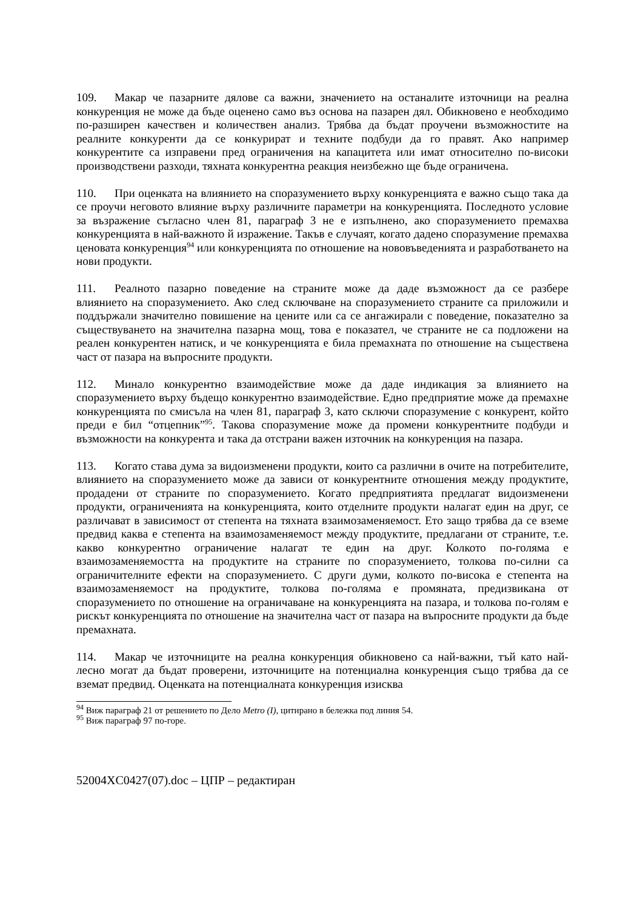109. Макар че пазарните дялове са важни, значението на останалите източници на реална конкуренция не може да бъде оценено само въз основа на пазарен дял. Обикновено е необходимо по-разширен качествен и количествен анализ. Трябва да бъдат проучени възможностите на реалните конкуренти да се конкурират и техните подбуди да го правят. Ако например конкурентите са изправени пред ограничения на капацитета или имат относително по-високи производствени разходи, тяхната конкурентна реакция неизбежно ще бъде ограничена.
110. При оценката на влиянието на споразумението върху конкуренцията е важно също така да се проучи неговото влияние върху различните параметри на конкуренцията. Последното условие за възражение съгласно член 81, параграф 3 не е изпълнено, ако споразумението премахва конкуренцията в най-важното й изражение. Такъв е случаят, когато дадено споразумение премахва ценовата конкуренция<sup>94</sup> или конкуренцията по отношение на нововъведенията и разработването на нови продукти.
111. Реалното пазарно поведение на страните може да даде възможност да се разбере влиянието на споразумението. Ако след сключване на споразумението страните са приложили и поддържали значително повишение на цените или са се ангажирали с поведение, показателно за съществуването на значителна пазарна мощ, това е показател, че страните не са подложени на реален конкурентен натиск, и че конкуренцията е била премахната по отношение на съществена част от пазара на въпросните продукти.
112. Минало конкурентно взаимодействие може да даде индикация за влиянието на споразумението върху бъдещо конкурентно взаимодействие. Едно предприятие може да премахне конкуренцията по смисъла на член 81, параграф 3, като сключи споразумение с конкурент, който преди е бил “отцепник”<sup>95</sup>. Такова споразумение може да промени конкурентните подбуди и възможности на конкурента и така да отстрани важен източник на конкуренция на пазара.
113. Когато става дума за видоизменени продукти, които са различни в очите на потребителите, влиянието на споразумението може да зависи от конкурентните отношения между продуктите, продадени от страните по споразумението. Когато предприятията предлагат видоизменени продукти, ограниченията на конкуренцията, които отделните продукти налагат един на друг, се различават в зависимост от степента на тяхната взаимозаменяемост. Ето защо трябва да се вземе предвид каква е степента на взаимозаменяемост между продуктите, предлагани от страните, т.е. какво конкурентно ограничение налагат те един на друг. Колкото по-голяма е взаимозаменяемостта на продуктите на страните по споразумението, толкова по-силни са ограничителните ефекти на споразумението. С други думи, колкото по-висока е степента на взаимозаменяемост на продуктите, толкова по-голяма е промяната, предизвикана от споразумението по отношение на ограничаване на конкуренцията на пазара, и толкова по-голям е рискът конкуренцията по отношение на значителна част от пазара на въпросните продукти да бъде премахната.
114. Макар че източниците на реална конкуренция обикновено са най-важни, тъй като най-лесно могат да бъдат проверени, източниците на потенциална конкуренция също трябва да се вземат предвид. Оценката на потенциалната конкуренция изисква
<sup>94</sup> Виж параграф 21 от решението по Дело Metro (I), цитирано в бележка под линия 54.
<sup>95</sup> Виж параграф 97 по-горе.
52004XC0427(07).doc – ЦПР – редактиран